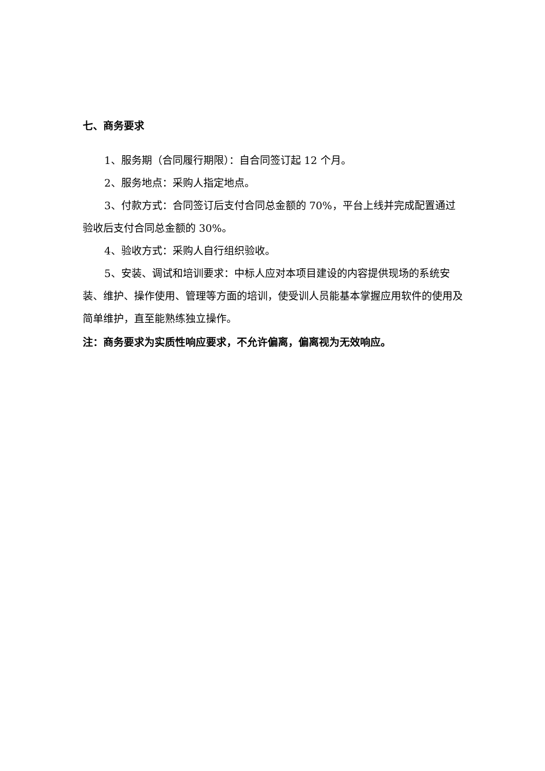七、商务要求
1、服务期（合同履行期限）：自合同签订起 12 个月。
2、服务地点：采购人指定地点。
3、付款方式：合同签订后支付合同总金额的 70%，平台上线并完成配置通过验收后支付合同总金额的 30%。
4、验收方式：采购人自行组织验收。
5、安装、调试和培训要求：中标人应对本项目建设的内容提供现场的系统安装、维护、操作使用、管理等方面的培训，使受训人员能基本掌握应用软件的使用及简单维护，直至能熟练独立操作。
注：商务要求为实质性响应要求，不允许偏离，偏离视为无效响应。